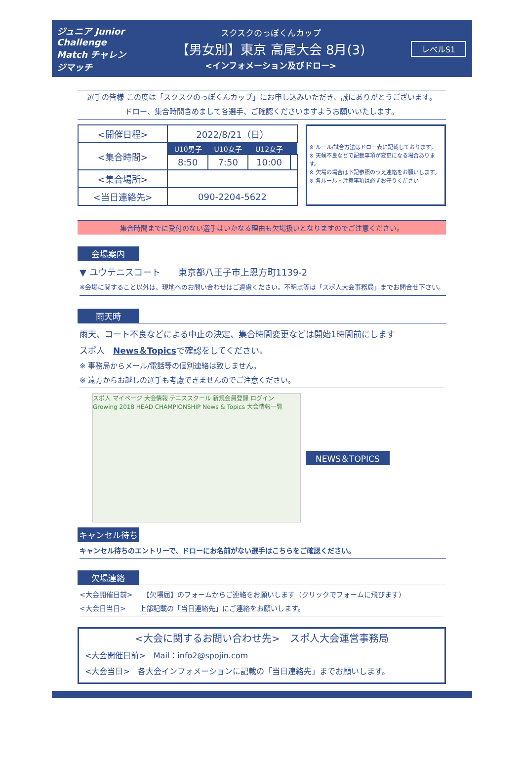ジュニア Junior Challenge Match チャレンジマッチ
スクスクのっぽくんカップ
【男女別】東京 高尾大会 8月(3)
<インフォメーション及びドロー>
レベルS1
選手の皆様 この度は「スクスクのっぽくんカップ」にお申し込みいただき、誠にありがとうございます。
ドロー、集合時間含めまして各選手、ご確認くださいますようお願いいたします。
| <開催日程> | 2022/8/21（日） | | | |
| <集合時間> | U10男子 | U10女子 | U12女子 | |
| | 8:50 | 7:50 | 10:00 | |
| <集合場所> | | | | |
| <当日連絡先> | 090-2204-5622 | | | |
※ ルール/試合方法はドロー表に記載しております。
※ 天候不良などで記載事項が変更になる場合あります。
※ 欠場の場合は下記参照のうえ連絡をお願いします。
※ 各ルール・注意事項は必ずお守りください
集合時間までに受付のない選手はいかなる理由も欠場扱いとなりますのでご注意ください。
会場案内
▼ ユウテニスコート　　東京都八王子市上恩方町1139-2
※会場に関すること以外は、現地へのお問い合わせはご遠慮ください。不明点等は「スポ人大会事務局」までお問合せ下さい。
雨天時
雨天、コート不良などによる中止の決定、集合時間変更などは開始1時間前にします
スポ人　News＆Topicsで確認をしてください。
※ 事務局からメール/電話等の個別連絡は致しません。
※ 遠方からお越しの選手も考慮できませんのでご注意ください。
スポ人 マイページ 大会情報 テニススクール 新規会員登録 ログイン Growing 2018 HEAD CHAMPIONSHIP News & Topics 大会情報一覧
NEWS＆TOPICS
キャンセル待ち
キャンセル待ちのエントリーで、ドローにお名前がない選手はこちらをご確認ください。
欠場連絡
<大会開催日前>　　【欠場届】のフォームからご連絡をお願いします（クリックでフォームに飛びます）
<大会日当日>　　上部記載の「当日連絡先」にご連絡をお願いします。
<大会に関するお問い合わせ先>　スポ人大会運営事務局
<大会開催日前>　Mail：info2@spojin.com
<大会当日>　各大会インフォメーションに記載の「当日連絡先」までお願いします。